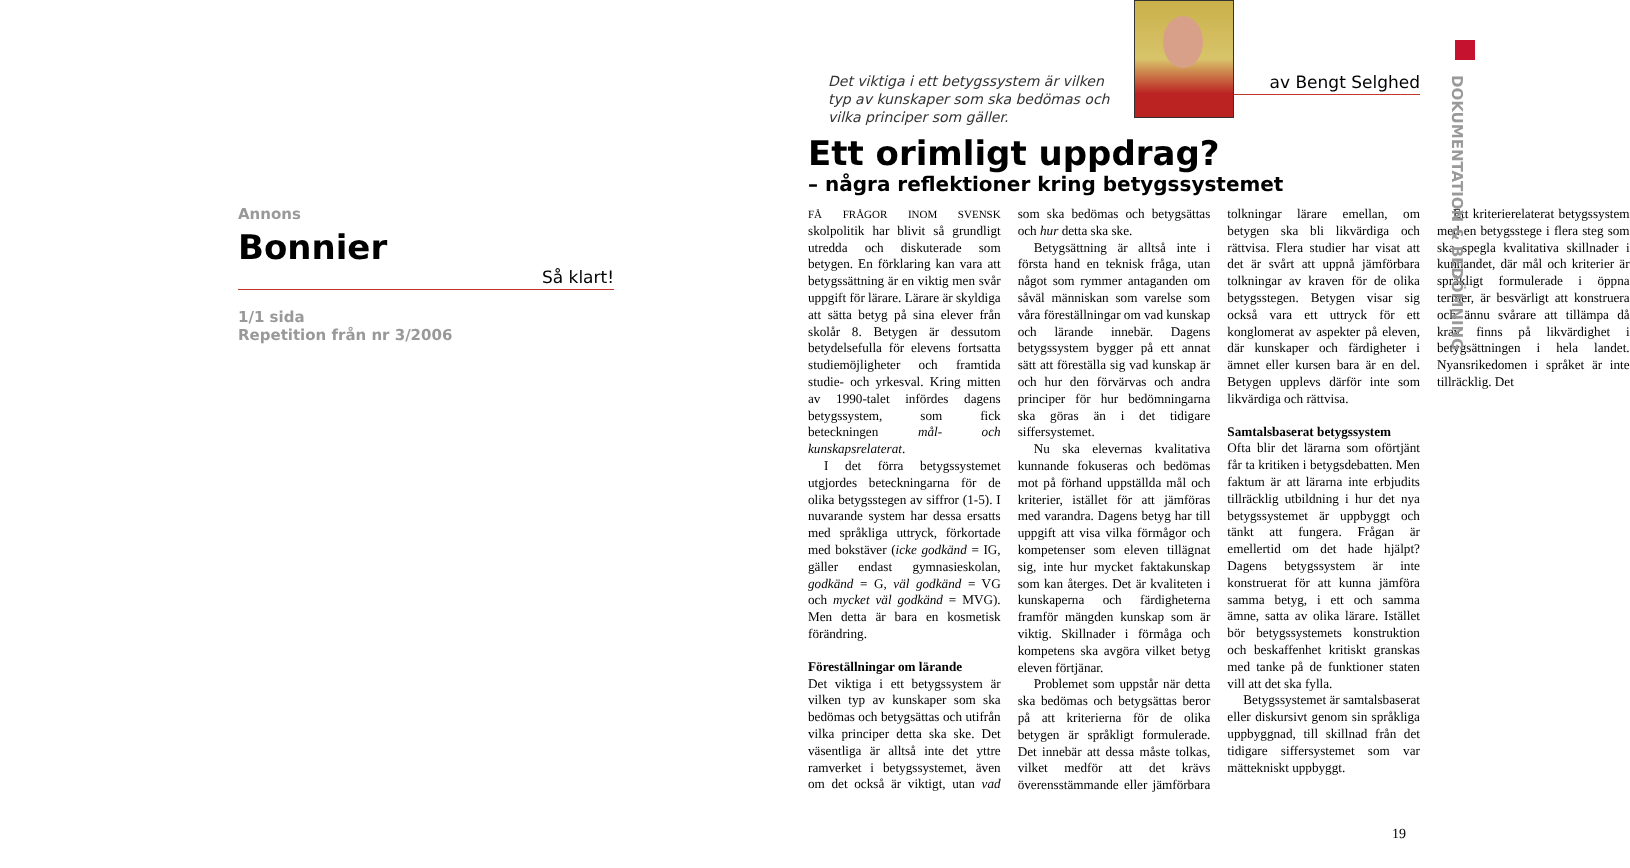Annons
Bonnier
Så klart!
1/1 sida
Repetition från nr 3/2006
Det viktiga i ett betygssystem är vilken typ av kunskaper som ska bedömas och vilka principer som gäller.
av Bengt Selghed
Ett orimligt uppdrag?
– några reflektioner kring betygssystemet
FÅ FRÅGOR INOM SVENSK skolpolitik har blivit så grundligt utredda och diskuterade som betygen. En förklaring kan vara att betygssättning är en viktig men svår uppgift för lärare. Lärare är skyldiga att sätta betyg på sina elever från skolår 8. Betygen är dessutom betydelsefulla för elevens fortsatta studiemöjligheter och framtida studie- och yrkesval. Kring mitten av 1990-talet infördes dagens betygssystem, som fick beteckningen mål- och kunskapsrelaterat.
I det förra betygssystemet utgjordes beteckningarna för de olika betygsstegen av siffror (1-5). I nuvarande system har dessa ersatts med språkliga uttryck, förkortade med bokstäver (icke godkänd = IG, gäller endast gymnasieskolan, godkänd = G, väl godkänd = VG och mycket väl godkänd = MVG). Men detta är bara en kosmetisk förändring.
Föreställningar om lärande
Det viktiga i ett betygssystem är vilken typ av kunskaper som ska bedömas och betygsättas och utifrån vilka principer detta ska ske. Det väsentliga är alltså inte det yttre ramverket i betygssystemet, även om det också är viktigt, utan vad som ska bedömas och betygsättas och hur detta ska ske.
Betygsättning är alltså inte i första hand en teknisk fråga, utan något som rymmer antaganden om såväl människan som varelse som våra föreställningar om vad kunskap och lärande innebär. Dagens betygssystem bygger på ett annat sätt att föreställa sig vad kunskap är och hur den förvärvas och andra principer för hur bedömningarna ska göras än i det tidigare siffersystemet.
Nu ska elevernas kvalitativa kunnande fokuseras och bedömas mot på förhand uppställda mål och kriterier, istället för att jämföras med varandra. Dagens betyg har till uppgift att visa vilka förmågor och kompetenser som eleven tillägnat sig, inte hur mycket faktakunskap som kan återges. Det är kvaliteten i kunskaperna och färdigheterna framför mängden kunskap som är viktig. Skillnader i förmåga och kompetens ska avgöra vilket betyg eleven förtjänar.
Problemet som uppstår när detta ska bedömas och betygsättas beror på att kriterierna för de olika betygen är språkligt formulerade. Det innebär att dessa måste tolkas, vilket medför att det krävs överensstämmande eller jämförbara tolkningar lärare emellan, om betygen ska bli likvärdiga och rättvisa. Flera studier har visat att det är svårt att uppnå jämförbara tolkningar av kraven för de olika betygsstegen. Betygen visar sig också vara ett uttryck för ett konglomerat av aspekter på eleven, där kunskaper och färdigheter i ämnet eller kursen bara är en del. Betygen upplevs därför inte som likvärdiga och rättvisa.
Samtalsbaserat betygssystem
Ofta blir det lärarna som oförtjänt får ta kritiken i betygsdebatten. Men faktum är att lärarna inte erbjudits tillräcklig utbildning i hur det nya betygssystemet är uppbyggt och tänkt att fungera. Frågan är emellertid om det hade hjälpt? Dagens betygssystem är inte konstruerat för att kunna jämföra samma betyg, i ett och samma ämne, satta av olika lärare. Istället bör betygssystemets konstruktion och beskaffenhet kritiskt granskas med tanke på de funktioner staten vill att det ska fylla.
Betygssystemet är samtalsbaserat eller diskursivt genom sin språkliga uppbyggnad, till skillnad från det tidigare siffersystemet som var mättekniskt uppbyggt.
Ett kriterierelaterat betygssystem med en betygsstege i flera steg som ska spegla kvalitativa skillnader i kunnandet, där mål och kriterier är språkligt formulerade i öppna termer, är besvärligt att konstruera och ännu svårare att tillämpa då krav finns på likvärdighet i betygsättningen i hela landet. Nyansrikedomen i språket är inte tillräcklig. Det
DOKUMENTATION & BEDÖMNING
19